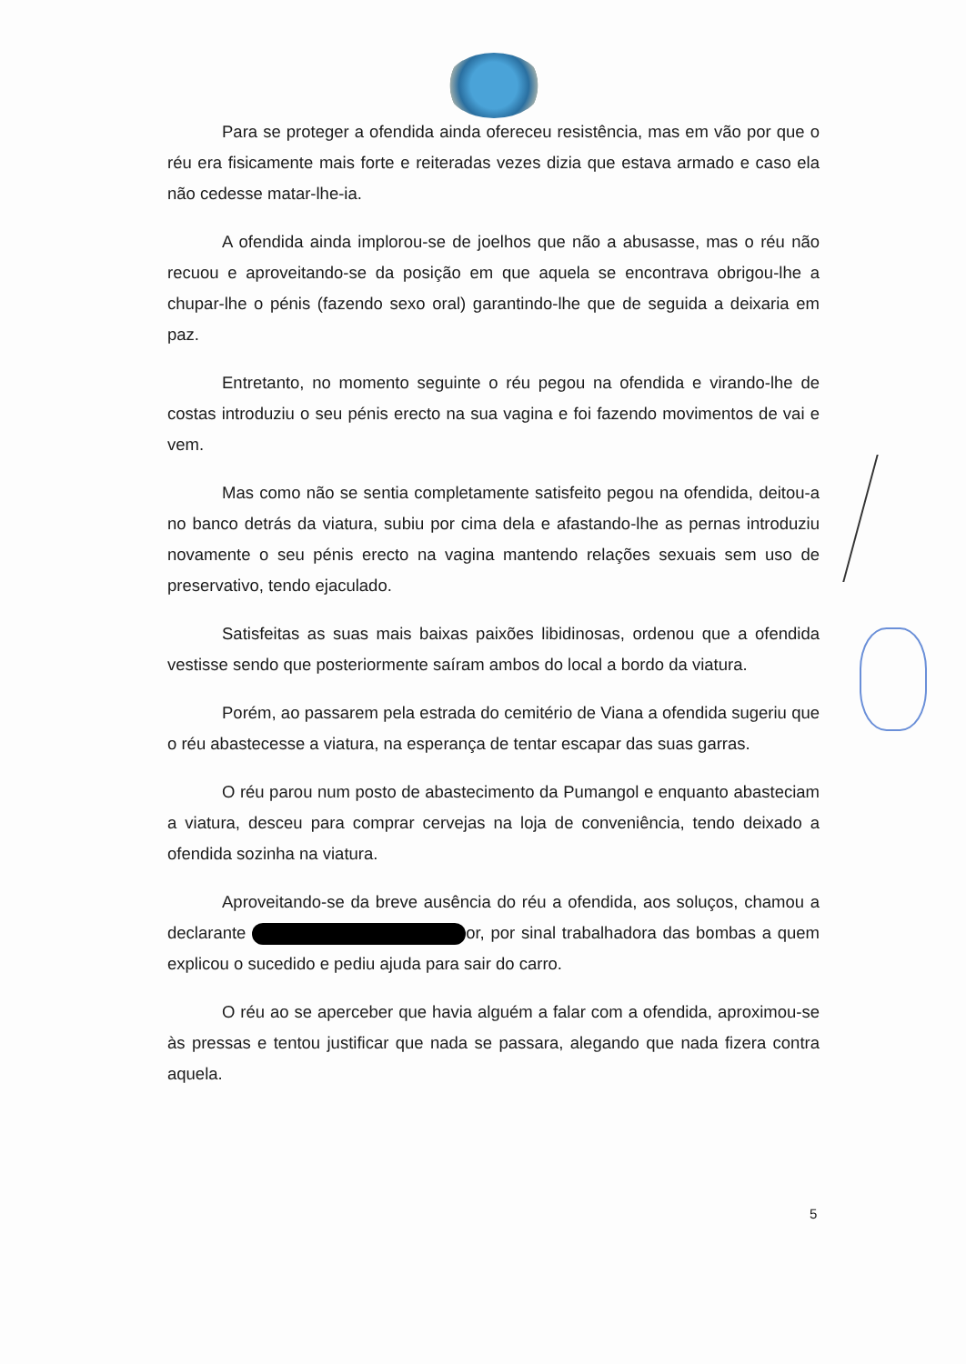Para se proteger a ofendida ainda ofereceu resistência, mas em vão por que o réu era fisicamente mais forte e reiteradas vezes dizia que estava armado e caso ela não cedesse matar-lhe-ia.
A ofendida ainda implorou-se de joelhos que não a abusasse, mas o réu não recuou e aproveitando-se da posição em que aquela se encontrava obrigou-lhe a chupar-lhe o pénis (fazendo sexo oral) garantindo-lhe que de seguida a deixaria em paz.
Entretanto, no momento seguinte o réu pegou na ofendida e virando-lhe de costas introduziu o seu pénis erecto na sua vagina e foi fazendo movimentos de vai e vem.
Mas como não se sentia completamente satisfeito pegou na ofendida, deitou-a no banco detrás da viatura, subiu por cima dela e afastando-lhe as pernas introduziu novamente o seu pénis erecto na vagina mantendo relações sexuais sem uso de preservativo, tendo ejaculado.
Satisfeitas as suas mais baixas paixões libidinosas, ordenou que a ofendida vestisse sendo que posteriormente saíram ambos do local a bordo da viatura.
Porém, ao passarem pela estrada do cemitério de Viana a ofendida sugeriu que o réu abastecesse a viatura, na esperança de tentar escapar das suas garras.
O réu parou num posto de abastecimento da Pumangol e enquanto abasteciam a viatura, desceu para comprar cervejas na loja de conveniência, tendo deixado a ofendida sozinha na viatura.
Aproveitando-se da breve ausência do réu a ofendida, aos soluços, chamou a declarante or, por sinal trabalhadora das bombas a quem explicou o sucedido e pediu ajuda para sair do carro.
O réu ao se aperceber que havia alguém a falar com a ofendida, aproximou-se às pressas e tentou justificar que nada se passara, alegando que nada fizera contra aquela.
5